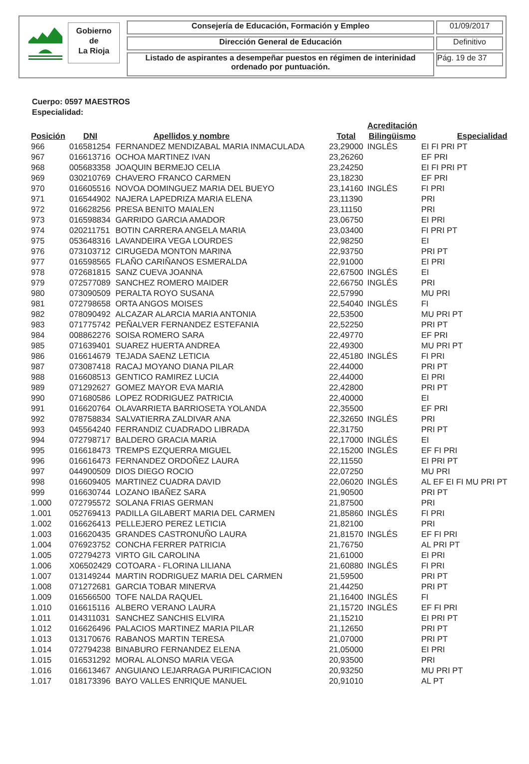Gobierno
de
La Rioja
Consejería de Educación, Formación y Empleo 01/09/2017
Dirección General de Educación Definitivo
Listado de aspirantes a desempeñar puestos en régimen de interinidad ordenado por puntuación.
Pág. 19 de 37
Cuerpo: 0597 MAESTROS
Especialidad:
| Posición | DNI | Apellidos y nombre | Total | Acreditación Bilingüismo | Especialidad |
| --- | --- | --- | --- | --- | --- |
| 966 | 016581254 | FERNANDEZ MENDIZABAL MARIA INMACULADA | 23,29000 | INGLÉS | EI FI PRI PT |
| 967 | 016613716 | OCHOA MARTINEZ IVAN | 23,26260 | | EF PRI |
| 968 | 005683358 | JOAQUIN BERMEJO CELIA | 23,24250 | | EI FI PRI PT |
| 969 | 030210769 | CHAVERO FRANCO CARMEN | 23,18230 | | EF PRI |
| 970 | 016605516 | NOVOA DOMINGUEZ MARIA DEL BUEYO | 23,14160 | INGLÉS | FI PRI |
| 971 | 016544902 | NAJERA LAPEDRIZA MARIA ELENA | 23,11390 | | PRI |
| 972 | 016628256 | PRESA BENITO MAIALEN | 23,11150 | | PRI |
| 973 | 016598834 | GARRIDO GARCIA AMADOR | 23,06750 | | EI PRI |
| 974 | 020211751 | BOTIN CARRERA ANGELA MARIA | 23,03400 | | FI PRI PT |
| 975 | 053648316 | LAVANDEIRA VEGA LOURDES | 22,98250 | | EI |
| 976 | 073103712 | CIRUGEDA MONTON MARINA | 22,93750 | | PRI PT |
| 977 | 016598565 | FLAÑO CARIÑANOS ESMERALDA | 22,91000 | | EI PRI |
| 978 | 072681815 | SANZ CUEVA JOANNA | 22,67500 | INGLÉS | EI |
| 979 | 072577089 | SANCHEZ ROMERO MAIDER | 22,66750 | INGLÉS | PRI |
| 980 | 073090509 | PERALTA ROYO SUSANA | 22,57990 | | MU PRI |
| 981 | 072798658 | ORTA ANGOS MOISES | 22,54040 | INGLÉS | FI |
| 982 | 078090492 | ALCAZAR ALARCIA MARIA ANTONIA | 22,53500 | | MU PRI PT |
| 983 | 071775742 | PEÑALVER FERNANDEZ ESTEFANIA | 22,52250 | | PRI PT |
| 984 | 008862276 | SOISA ROMERO SARA | 22,49770 | | EF PRI |
| 985 | 071639401 | SUAREZ HUERTA ANDREA | 22,49300 | | MU PRI PT |
| 986 | 016614679 | TEJADA SAENZ LETICIA | 22,45180 | INGLÉS | FI PRI |
| 987 | 073087418 | RACAJ MOYANO DIANA PILAR | 22,44000 | | PRI PT |
| 988 | 016608513 | GENTICO RAMIREZ LUCIA | 22,44000 | | EI PRI |
| 989 | 071292627 | GOMEZ MAYOR EVA MARIA | 22,42800 | | PRI PT |
| 990 | 071680586 | LOPEZ RODRIGUEZ PATRICIA | 22,40000 | | EI |
| 991 | 016620764 | OLAVARRIETA BARRIOSETA YOLANDA | 22,35500 | | EF PRI |
| 992 | 078758834 | SALVATIERRA ZALDIVAR ANA | 22,32650 | INGLÉS | PRI |
| 993 | 045564240 | FERRANDIZ CUADRADO LIBRADA | 22,31750 | | PRI PT |
| 994 | 072798717 | BALDERO GRACIA MARIA | 22,17000 | INGLÉS | EI |
| 995 | 016618473 | TREMPS EZQUERRA MIGUEL | 22,15200 | INGLÉS | EF FI PRI |
| 996 | 016616473 | FERNANDEZ ORDOÑEZ LAURA | 22,11550 | | EI PRI PT |
| 997 | 044900509 | DIOS DIEGO ROCIO | 22,07250 | | MU PRI |
| 998 | 016609405 | MARTINEZ CUADRA DAVID | 22,06020 | INGLÉS | AL EF EI FI MU PRI PT |
| 999 | 016630744 | LOZANO IBAÑEZ SARA | 21,90500 | | PRI PT |
| 1.000 | 072795572 | SOLANA FRIAS GERMAN | 21,87500 | | PRI |
| 1.001 | 052769413 | PADILLA GILABERT MARIA DEL CARMEN | 21,85860 | INGLÉS | FI PRI |
| 1.002 | 016626413 | PELLEJERO PEREZ LETICIA | 21,82100 | | PRI |
| 1.003 | 016620435 | GRANDES CASTRONUÑO LAURA | 21,81570 | INGLÉS | EF FI PRI |
| 1.004 | 076923752 | CONCHA FERRER PATRICIA | 21,76750 | | AL PRI PT |
| 1.005 | 072794273 | VIRTO GIL CAROLINA | 21,61000 | | EI PRI |
| 1.006 | X06502429 | COTOARA - FLORINA LILIANA | 21,60880 | INGLÉS | FI PRI |
| 1.007 | 013149244 | MARTIN RODRIGUEZ MARIA DEL CARMEN | 21,59500 | | PRI PT |
| 1.008 | 071272681 | GARCIA TOBAR MINERVA | 21,44250 | | PRI PT |
| 1.009 | 016566500 | TOFE NALDA RAQUEL | 21,16400 | INGLÉS | FI |
| 1.010 | 016615116 | ALBERO VERANO LAURA | 21,15720 | INGLÉS | EF FI PRI |
| 1.011 | 014311031 | SANCHEZ SANCHIS ELVIRA | 21,15210 | | EI PRI PT |
| 1.012 | 016626496 | PALACIOS MARTINEZ MARIA PILAR | 21,12650 | | PRI PT |
| 1.013 | 013170676 | RABANOS MARTIN TERESA | 21,07000 | | PRI PT |
| 1.014 | 072794238 | BINABURO FERNANDEZ ELENA | 21,05000 | | EI PRI |
| 1.015 | 016531292 | MORAL ALONSO MARIA VEGA | 20,93500 | | PRI |
| 1.016 | 016613467 | ANGUIANO LEJARRAGA PURIFICACION | 20,93250 | | MU PRI PT |
| 1.017 | 018173396 | BAYO VALLES ENRIQUE MANUEL | 20,91010 | | AL PT |